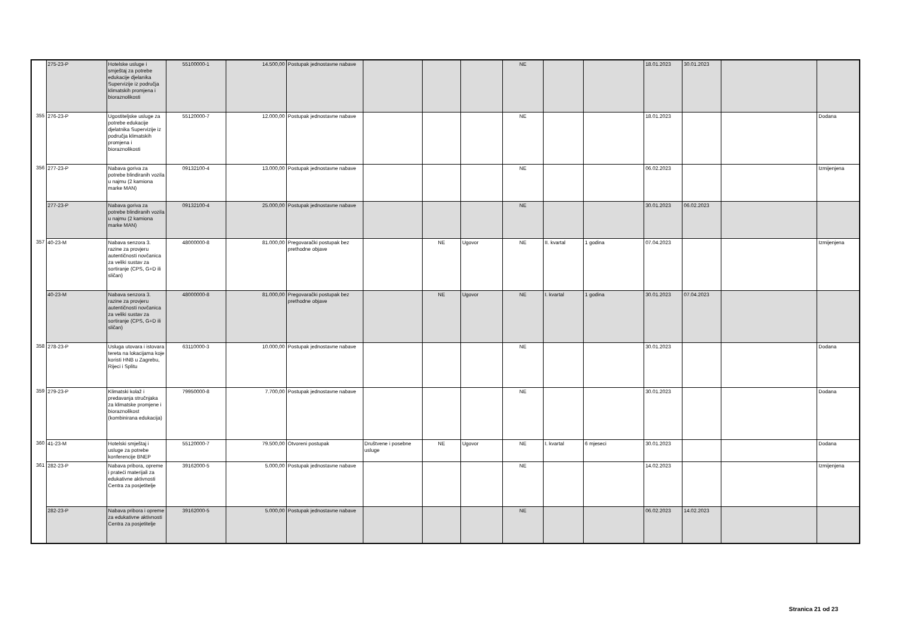| | 275-23-P | Hotelske usluge i smještaj za potrebe edukacije djelanika Supervizije iz područja klimatskih promjena i bioraznolikosti | 55100000-1 | 14.500,00 | Postupak jednostavne nabave | | | | NE | | | 18.01.2023 | 30.01.2023 | | |
| 355 | 276-23-P | Ugostiteljske usluge za potrebe edukacije djelatnika Supervizije iz područja klimatskih promjena i bioraznolikosti | 55120000-7 | 12.000,00 | Postupak jednostavne nabave | | | | NE | | | 18.01.2023 | | | Dodana |
| 356 | 277-23-P | Nabava goriva za potrebe blindiranih vozila u najmu (2 kamiona marke MAN) | 09132100-4 | 13.000,00 | Postupak jednostavne nabave | | | | NE | | | 06.02.2023 | | | Izmijenjena |
| | 277-23-P | Nabava goriva za potrebe blindiranih vozila u najmu (2 kamiona marke MAN) | 09132100-4 | 25.000,00 | Postupak jednostavne nabave | | | | NE | | | 30.01.2023 | 06.02.2023 | | |
| 357 | 40-23-M | Nabava senzora 3. razine za provjeru autentičnosti novčanica za veliki sustav za sortiranje (CPS, G+D ili sličan) | 48000000-8 | 81.000,00 | Pregovarački postupak bez prethodne objave | | NE | Ugovor | NE | II. kvartal | 1 godina | 07.04.2023 | | | Izmijenjena |
| | 40-23-M | Nabava senzora 3. razine za provjeru autentičnosti novčanica za veliki sustav za sortiranje (CPS, G+D ili sličan) | 48000000-8 | 81.000,00 | Pregovarački postupak bez prethodne objave | | NE | Ugovor | NE | I. kvartal | 1 godina | 30.01.2023 | 07.04.2023 | | |
| 358 | 278-23-P | Usluga utovara i istovara tereta na lokacijama koje koristi HNB u Zagrebu, Rijeci i Splitu | 63110000-3 | 10.000,00 | Postupak jednostavne nabave | | | | NE | | | 30.01.2023 | | | Dodana |
| 359 | 279-23-P | Klimatski kolaž i predavanja stručnjaka za klimatske promjene i bioraznolikost (kombinirana edukacija) | 79950000-8 | 7.700,00 | Postupak jednostavne nabave | | | | NE | | | 30.01.2023 | | | Dodana |
| 360 | 41-23-M | Hotelski smještaj i usluge za potrebe konferencije BNEP | 55120000-7 | 79.500,00 | Otvoreni postupak | Društvene i posebne usluge | NE | Ugovor | NE | I. kvartal | 6 mjeseci | 30.01.2023 | | | Dodana |
| 361 | 282-23-P | Nabava pribora, opreme i prateći materijali za edukativne aktivnosti Centra za posjetitelje | 39162000-5 | 5.000,00 | Postupak jednostavne nabave | | | | NE | | | 14.02.2023 | | | Izmijenjena |
| | 282-23-P | Nabava pribora i opreme za edukativne aktivnosti Centra za posjetitelje | 39162000-5 | 5.000,00 | Postupak jednostavne nabave | | | | NE | | | 06.02.2023 | 14.02.2023 | | |
Stranica 21 od 23